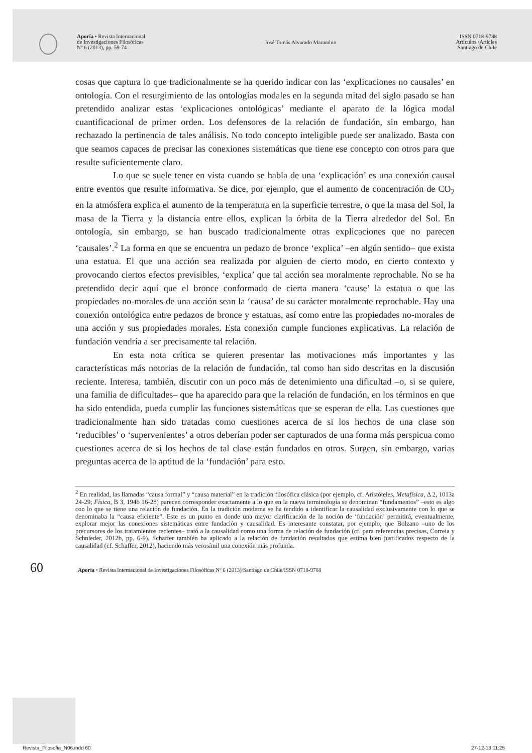Aporía • Revista Internacional
de Investigaciones Filosóficas
Nº 6 (2013), pp. 59-74
José Tomás Alvarado Marambio
ISSN 0718-9788
Artículos /Articles
Santiago de Chile
cosas que captura lo que tradicionalmente se ha querido indicar con las ‘explicaciones no causales’ en ontología. Con el resurgimiento de las ontologías modales en la segunda mitad del siglo pasado se han pretendido analizar estas ‘explicaciones ontológicas’ mediante el aparato de la lógica modal cuantificacional de primer orden. Los defensores de la relación de fundación, sin embargo, han rechazado la pertinencia de tales análisis. No todo concepto inteligible puede ser analizado. Basta con que seamos capaces de precisar las conexiones sistemáticas que tiene ese concepto con otros para que resulte suficientemente claro.
Lo que se suele tener en vista cuando se habla de una ‘explicación’ es una conexión causal entre eventos que resulte informativa. Se dice, por ejemplo, que el aumento de concentración de CO<sub>2</sub> en la atmósfera explica el aumento de la temperatura en la superficie terrestre, o que la masa del Sol, la masa de la Tierra y la distancia entre ellos, explican la órbita de la Tierra alrededor del Sol. En ontología, sin embargo, se han buscado tradicionalmente otras explicaciones que no parecen ‘causales’.<sup>2</sup> La forma en que se encuentra un pedazo de bronce ‘explica’ –en algún sentido– que exista una estatua. El que una acción sea realizada por alguien de cierto modo, en cierto contexto y provocando ciertos efectos previsibles, ‘explica’ que tal acción sea moralmente reprochable. No se ha pretendido decir aquí que el bronce conformado de cierta manera ‘cause’ la estatua o que las propiedades no-morales de una acción sean la ‘causa’ de su carácter moralmente reprochable. Hay una conexión ontológica entre pedazos de bronce y estatuas, así como entre las propiedades no-morales de una acción y sus propiedades morales. Esta conexión cumple funciones explicativas. La relación de fundación vendría a ser precisamente tal relación.
En esta nota crítica se quieren presentar las motivaciones más importantes y las características más notorias de la relación de fundación, tal como han sido descritas en la discusión reciente. Interesa, también, discutir con un poco más de detenimiento una dificultad –o, si se quiere, una familia de dificultades– que ha aparecido para que la relación de fundación, en los términos en que ha sido entendida, pueda cumplir las funciones sistemáticas que se esperan de ella. Las cuestiones que tradicionalmente han sido tratadas como cuestiones acerca de si los hechos de una clase son ‘reducibles’ o ‘supervenientes’ a otros deberían poder ser capturados de una forma más perspicua como cuestiones acerca de si los hechos de tal clase están fundados en otros. Surgen, sin embargo, varias preguntas acerca de la aptitud de la ‘fundación’ para esto.
<sup>2</sup> En realidad, las llamadas “causa formal” y “causa material” en la tradición filosófica clásica (por ejemplo, cf. Aristóteles, Metafísica, Δ 2, 1013a 24-29; Física, Β 3, 194b 16-28) parecen corresponder exactamente a lo que en la nueva terminología se denominan “fundamentos” –esto es algo con lo que se tiene una relación de fundación. En la tradición moderna se ha tendido a identificar la causalidad exclusivamente con lo que se denominaba la “causa eficiente”. Este es un punto en donde una mayor clarificación de la noción de ‘fundación’ permitirá, eventualmente, explorar mejor las conexiones sistemáticas entre fundación y causalidad. Es interesante constatar, por ejemplo, que Bolzano –uno de los precursores de los tratamientos recientes– trató a la causalidad como una forma de relación de fundación (cf. para referencias precisas, Correia y Schnieder, 2012b, pp. 6-9). Schaffer también ha aplicado a la relación de fundación resultados que estima bien justificados respecto de la causalidad (cf. Schaffer, 2012), haciendo más verosímil una conexión más profunda.
60 Aporía • Revista Internacional de Investigaciones Filosóficas Nº 6 (2013)/Santiago de Chile/ISSN 0718-9788
Revista_Filosofia_N06.indd 60 27-12-13 11:25